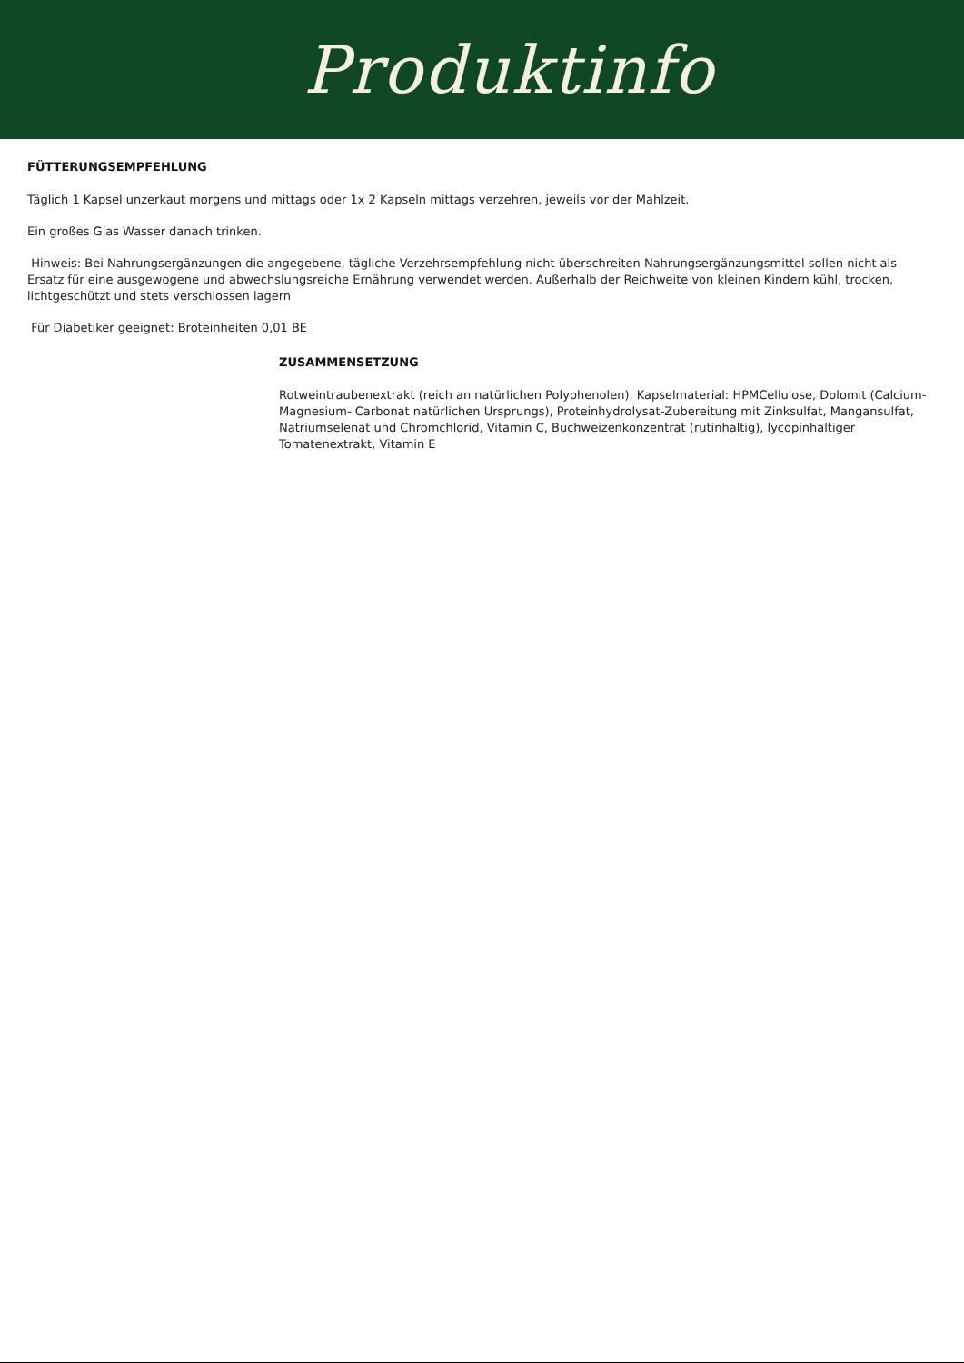Produktinfo
FÜTTERUNGSEMPFEHLUNG
Täglich 1 Kapsel unzerkaut morgens und mittags oder 1x 2 Kapseln mittags verzehren, jeweils vor der Mahlzeit.
Ein großes Glas Wasser danach trinken.
Hinweis: Bei Nahrungsergänzungen die angegebene, tägliche Verzehrsempfehlung nicht überschreiten Nahrungsergänzungsmittel sollen nicht als Ersatz für eine ausgewogene und abwechslungsreiche Ernährung verwendet werden. Außerhalb der Reichweite von kleinen Kindern kühl, trocken, lichtgeschützt und stets verschlossen lagern
Für Diabetiker geeignet: Broteinheiten 0,01 BE
ZUSAMMENSETZUNG
Rotweintraubenextrakt (reich an natürlichen Polyphenolen), Kapselmaterial: HPMCellulose, Dolomit (Calcium-Magnesium- Carbonat natürlichen Ursprungs), Proteinhydrolysat-Zubereitung mit Zinksulfat, Mangansulfat, Natriumselenat und Chromchlorid, Vitamin C, Buchweizenkonzentrat (rutinhaltig), lycopinhaltiger Tomatenextrakt, Vitamin E